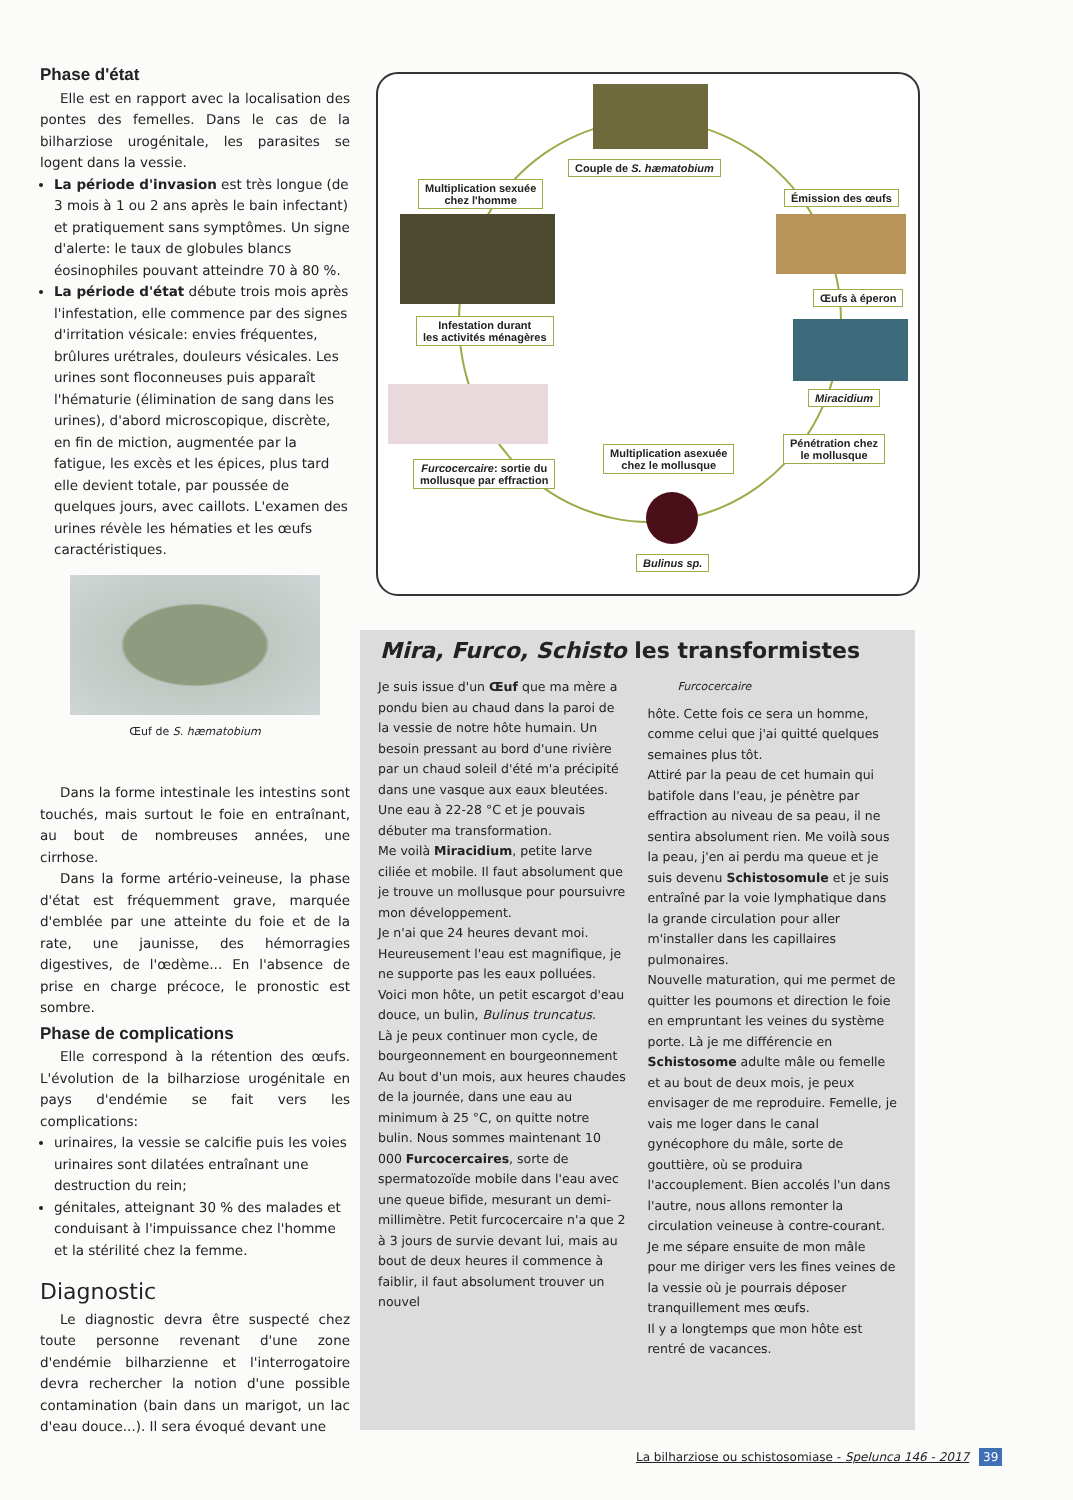Phase d'état
Elle est en rapport avec la localisation des pontes des femelles. Dans le cas de la bilharziose urogénitale, les parasites se logent dans la vessie.
La période d'invasion est très longue (de 3 mois à 1 ou 2 ans après le bain infectant) et pratiquement sans symptômes. Un signe d'alerte: le taux de globules blancs éosinophiles pouvant atteindre 70 à 80 %.
La période d'état débute trois mois après l'infestation, elle commence par des signes d'irritation vésicale: envies fréquentes, brûlures urétrales, douleurs vésicales. Les urines sont floconneuses puis apparaît l'hématurie (élimination de sang dans les urines), d'abord microscopique, discrète, en fin de miction, augmentée par la fatigue, les excès et les épices, plus tard elle devient totale, par poussée de quelques jours, avec caillots. L'examen des urines révèle les hématies et les œufs caractéristiques.
Œuf de S. hæmatobium
Dans la forme intestinale les intestins sont touchés, mais surtout le foie en entraînant, au bout de nombreuses années, une cirrhose.
Dans la forme artério-veineuse, la phase d'état est fréquemment grave, marquée d'emblée par une atteinte du foie et de la rate, une jaunisse, des hémorragies digestives, de l'œdème... En l'absence de prise en charge précoce, le pronostic est sombre.
Phase de complications
Elle correspond à la rétention des œufs. L'évolution de la bilharziose urogénitale en pays d'endémie se fait vers les complications:
urinaires, la vessie se calcifie puis les voies urinaires sont dilatées entraînant une destruction du rein;
génitales, atteignant 30 % des malades et conduisant à l'impuissance chez l'homme et la stérilité chez la femme.
Diagnostic
Le diagnostic devra être suspecté chez toute personne revenant d'une zone d'endémie bilharzienne et l'interrogatoire devra rechercher la notion d'une possible contamination (bain dans un marigot, un lac d'eau douce...). Il sera évoqué devant une
Couple de S. hæmatobium
Multiplication sexuée
chez l'homme
Émission des œufs
Œufs à éperon
Infestation durant
les activités ménagères
Miracidium
Multiplication asexuée
chez le mollusque
Pénétration chez
le mollusque
Furcocercaire: sortie du
mollusque par effraction
Bulinus sp.
Mira, Furco, Schisto les transformistes
Je suis issue d'un Œuf que ma mère a pondu bien au chaud dans la paroi de la vessie de notre hôte humain. Un besoin pressant au bord d'une rivière par un chaud soleil d'été m'a précipité dans une vasque aux eaux bleutées. Une eau à 22-28 °C et je pouvais débuter ma transformation.
Me voilà Miracidium, petite larve ciliée et mobile. Il faut absolument que je trouve un mollusque pour poursuivre mon développement.
Je n'ai que 24 heures devant moi. Heureusement l'eau est magnifique, je ne supporte pas les eaux polluées. Voici mon hôte, un petit escargot d'eau douce, un bulin, Bulinus truncatus.
Là je peux continuer mon cycle, de bourgeonnement en bourgeonnement
Au bout d'un mois, aux heures chaudes de la journée, dans une eau au minimum à 25 °C, on quitte notre bulin. Nous sommes maintenant 10 000 Furcocercaires, sorte de spermatozoïde mobile dans l'eau avec une queue bifide, mesurant un demi-millimètre. Petit furcocercaire n'a que 2 à 3 jours de survie devant lui, mais au bout de deux heures il commence à faiblir, il faut absolument trouver un nouvel
Furcocercaire
hôte. Cette fois ce sera un homme, comme celui que j'ai quitté quelques semaines plus tôt.
Attiré par la peau de cet humain qui batifole dans l'eau, je pénètre par effraction au niveau de sa peau, il ne sentira absolument rien. Me voilà sous la peau, j'en ai perdu ma queue et je suis devenu Schistosomule et je suis entraîné par la voie lymphatique dans la grande circulation pour aller m'installer dans les capillaires pulmonaires.
Nouvelle maturation, qui me permet de quitter les poumons et direction le foie en empruntant les veines du système porte. Là je me différencie en Schistosome adulte mâle ou femelle et au bout de deux mois, je peux envisager de me reproduire. Femelle, je vais me loger dans le canal gynécophore du mâle, sorte de gouttière, où se produira l'accouplement. Bien accolés l'un dans l'autre, nous allons remonter la circulation veineuse à contre-courant. Je me sépare ensuite de mon mâle pour me diriger vers les fines veines de la vessie où je pourrais déposer tranquillement mes œufs.
Il y a longtemps que mon hôte est rentré de vacances.
La bilharziose ou schistosomiase - Spelunca 146 - 2017 39